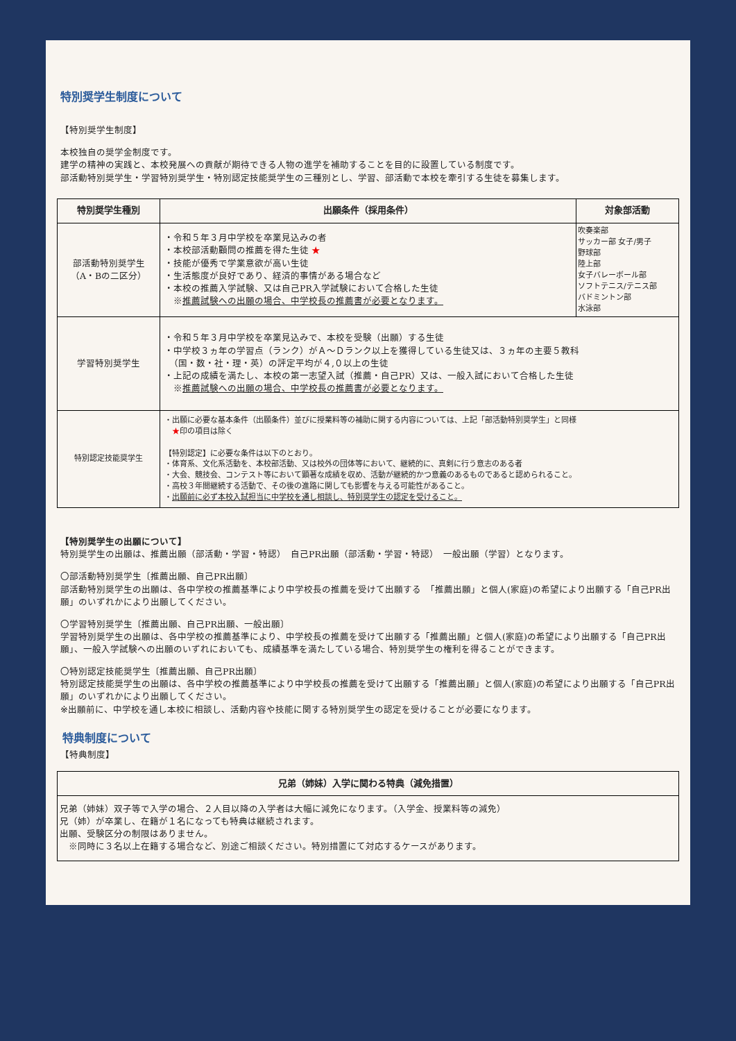特別奨学生制度について
【特別奨学生制度】
本校独自の奨学金制度です。
建学の精神の実践と、本校発展への貢献が期待できる人物の進学を補助することを目的に設置している制度です。
部活動特別奨学生・学習特別奨学生・特別認定技能奨学生の三種別とし、学習、部活動で本校を牽引する生徒を募集します。
| 特別奨学生種別 | 出願条件（採用条件） | 対象部活動 |
| --- | --- | --- |
| 部活動特別奨学生 （A・Bの二区分） | ・令和５年３月中学校を卒業見込みの者 ・本校部活動顧問の推薦を得た生徒 ★ ・技能が優秀で学業意欲が高い生徒 ・生活態度が良好であり、経済的事情がある場合など ・本校の推薦入学試験、又は自己PR入学試験において合格した生徒 ※ 推薦試験への出願の場合、中学校長の推薦書が必要となります。 | 吹奏楽部 サッカー部 女子/男子 野球部 陸上部 女子バレーボール部 ソフトテニス/テニス部 バドミントン部 水泳部 |
| 学習特別奨学生 | ・令和５年３月中学校を卒業見込みで、本校を受験（出願）する生徒 ・中学校３ヵ年の学習点（ランク）がＡ～Ｄランク以上を獲得している生徒又は、３ヵ年の主要５教科 （国・数・社・理・英）の評定平均が４,０以上の生徒 ・上記の成績を満たし、本校の第一志望入試（推薦・自己PR）又は、一般入試において合格した生徒 ※ 推薦試験への出願の場合、中学校長の推薦書が必要となります。 | |
| 特別認定技能奨学生 | ・出願に必要な基本条件（出願条件）並びに授業料等の補助に関する内容については、上記「部活動特別奨学生」と同様 ★ 印の項目は除く 【特別認定】に必要な条件は以下のとおり。 ・体育系、文化系活動を、本校部活動、又は校外の団体等において、継続的に、真剣に行う意志のある者 ・大会、競技会、コンテスト等において顕著な成績を収め、活動が継続的かつ意義のあるものであると認められること。 ・高校３年間継続する活動で、その後の進路に関しても影響を与える可能性があること。 ・ 出願前に必ず本校入試担当に中学校を通し相談し、特別奨学生の認定を受けること。 | |
【特別奨学生の出願について】
特別奨学生の出願は、推薦出願（部活動・学習・特認）　自己PR出願（部活動・学習・特認）　一般出願（学習）となります。
〇部活動特別奨学生〔推薦出願、自己PR出願〕
部活動特別奨学生の出願は、各中学校の推薦基準により中学校長の推薦を受けて出願する　「推薦出願」と個人(家庭)の希望により出願する「自己PR出願」のいずれかにより出願してください。
〇学習特別奨学生〔推薦出願、自己PR出願、一般出願〕
学習特別奨学生の出願は、各中学校の推薦基準により、中学校長の推薦を受けて出願する「推薦出願」と個人(家庭)の希望により出願する「自己PR出願」、一般入学試験への出願のいずれにおいても、成績基準を満たしている場合、特別奨学生の権利を得ることができます。
〇特別認定技能奨学生〔推薦出願、自己PR出願〕
特別認定技能奨学生の出願は、各中学校の推薦基準により中学校長の推薦を受けて出願する「推薦出願」と個人(家庭)の希望により出願する「自己PR出願」のいずれかにより出願してください。
※出願前に、中学校を通し本校に相談し、活動内容や技能に関する特別奨学生の認定を受けることが必要になります。
特典制度について
【特典制度】
| 兄弟（姉妹）入学に関わる特典（減免措置） |
| --- |
| 兄弟（姉妹）双子等で入学の場合、２人目以降の入学者は大幅に減免になります。（入学金、授業料等の減免） 兄（姉）が卒業し、在籍が１名になっても特典は継続されます。 出願、受験区分の制限はありません。 ※同時に３名以上在籍する場合など、別途ご相談ください。特別措置にて対応するケースがあります。 |